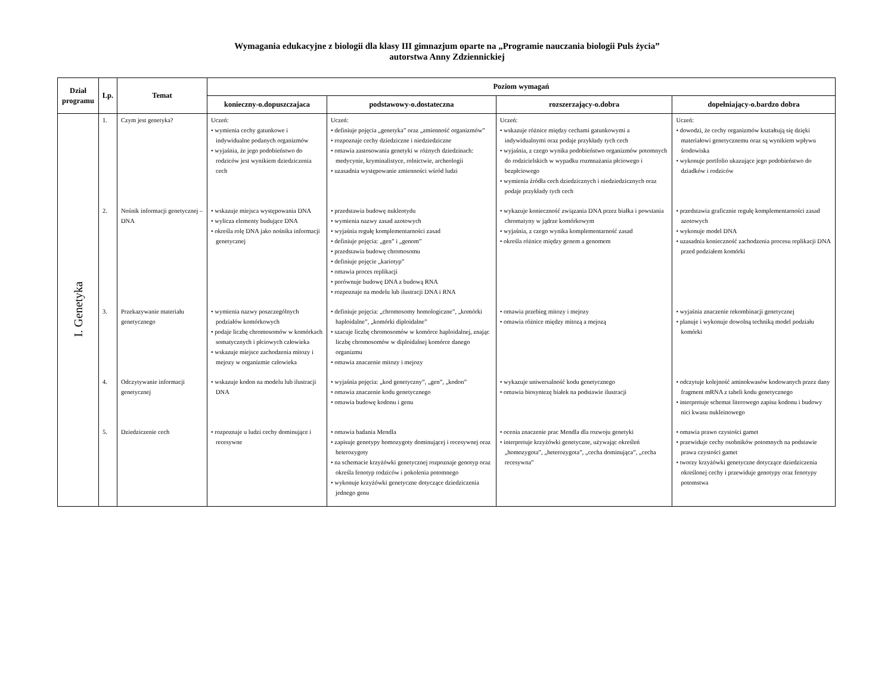Wymagania edukacyjne z biologii dla klasy III gimnazjum oparte na „Programie nauczania biologii Puls życia”
autorstwa Anny Zdziennickiej
| Dział programu | Lp. | Temat | Poziom wymagań | | | |
| --- | --- | --- | --- | --- | --- | --- |
| | | | konieczny-o.dopuszczajaca | podstawowy-o.dostateczna | rozszerzający-o.dobra | dopełniający-o.bardzo dobra |
| I. Genetyka | 1. | Czym jest genetyka? | Uczeń: • wymienia cechy gatunkowe i indywidualne podanych organizmów • wyjaśnia, że jego podobieństwo do rodziców jest wynikiem dziedziczenia cech | Uczeń: • definiuje pojęcia „genetyka” oraz „zmienność organizmów” • rozpoznaje cechy dziedziczne i niedziedziczne • omawia zastosowania genetyki w różnych dziedzinach: medycynie, kryminalistyce, rolnictwie, archeologii • uzasadnia występowanie zmienności wśród ludzi | Uczeń: • wskazuje różnice między cechami gatunkowymi a indywidualnymi oraz podaje przykłady tych cech • wyjaśnia, z czego wynika podobieństwo organizmów potomnych do rodzicielskich w wypadku rozmnażania płciowego i bezpłciowego • wymienia źródła cech dziedzicznych i niedziedzicznych oraz podaje przykłady tych cech | Uczeń: • dowodzi, że cechy organizmów kształtują się dzięki materiałowi genetycznemu oraz są wynikiem wpływu środowiska • wykonuje portfolio ukazujące jego podobieństwo do dziadków i rodziców |
| | 2. | Nośnik informacji genetycznej – DNA | • wskazuje miejsca występowania DNA • wylicza elementy budujące DNA • określa rolę DNA jako nośnika informacji genetycznej | • przedstawia budowę nukleotydu • wymienia nazwy zasad azotowych • wyjaśnia regułę komplementarności zasad • definiuje pojęcia: „gen” i „genom” • przedstawia budowę chromosomu • definiuje pojęcie „kariotyp” • omawia proces replikacji • porównuje budowę DNA z budową RNA • rozpoznaje na modelu lub ilustracji DNA i RNA | • wykazuje konieczność związania DNA przez białka i powstania chromatyny w jądrze komórkowym • wyjaśnia, z czego wynika komplementarność zasad • określa różnice między genem a genomem | • przedstawia graficznie regułę komplementarności zasad azotowych • wykonuje model DNA • uzasadnia konieczność zachodzenia procesu replikacji DNA przed podziałem komórki |
| | 3. | Przekazywanie materiału genetycznego | • wymienia nazwy poszczególnych podziałów komórkowych • podaje liczbę chromosomów w komórkach somatycznych i płciowych człowieka • wskazuje miejsce zachodzenia mitozy i mejozy w organizmie człowieka | • definiuje pojęcia: „chromosomy homologiczne”, „komórki haploidalne”, „komórki diploidalne” • szacuje liczbę chromosomów w komórce haploidalnej, znając liczbę chromosomów w diploidalnej komórce danego organizmu • omawia znaczenie mitozy i mejozy | • omawia przebieg mitozy i mejozy • omawia różnice między mitozą a mejozą | • wyjaśnia znaczenie rekombinacji genetycznej • planuje i wykonuje dowolną techniką model podziału komórki |
| | 4. | Odczytywanie informacji genetycznej | • wskazuje kodon na modelu lub ilustracji DNA | • wyjaśnia pojęcia: „kod genetyczny”, „gen”, „kodon” • omawia znaczenie kodu genetycznego • omawia budowę kodonu i genu | • wykazuje uniwersalność kodu genetycznego • omawia biosyntezę białek na podstawie ilustracji | • odczytuje kolejność aminokwasów kodowanych przez dany fragment mRNA z tabeli kodu genetycznego • interpretuje schemat literowego zapisu kodonu i budowy nici kwasu nukleinowego |
| | 5. | Dziedziczenie cech | • rozpoznaje u ludzi cechy dominujące i recesywne | • omawia badania Mendla • zapisuje genotypy homozygoty dominującej i recesywnej oraz heterozygoty • na schemacie krzyżówki genetycznej rozpoznaje genotyp oraz określa fenotyp rodziców i pokolenia potomnego • wykonuje krzyżówki genetyczne dotyczące dziedziczenia jednego genu | • ocenia znaczenie prac Mendla dla rozwoju genetyki • interpretuje krzyżówki genetyczne, używając określeń „homozygota”, „heterozygota”, „cecha dominująca”, „cecha recesywna” | • omawia prawo czystości gamet • przewiduje cechy osobników potomnych na podstawie prawa czystości gamet • tworzy krzyżówki genetyczne dotyczące dziedziczenia określonej cechy i przewiduje genotypy oraz fenotypy potomstwa |